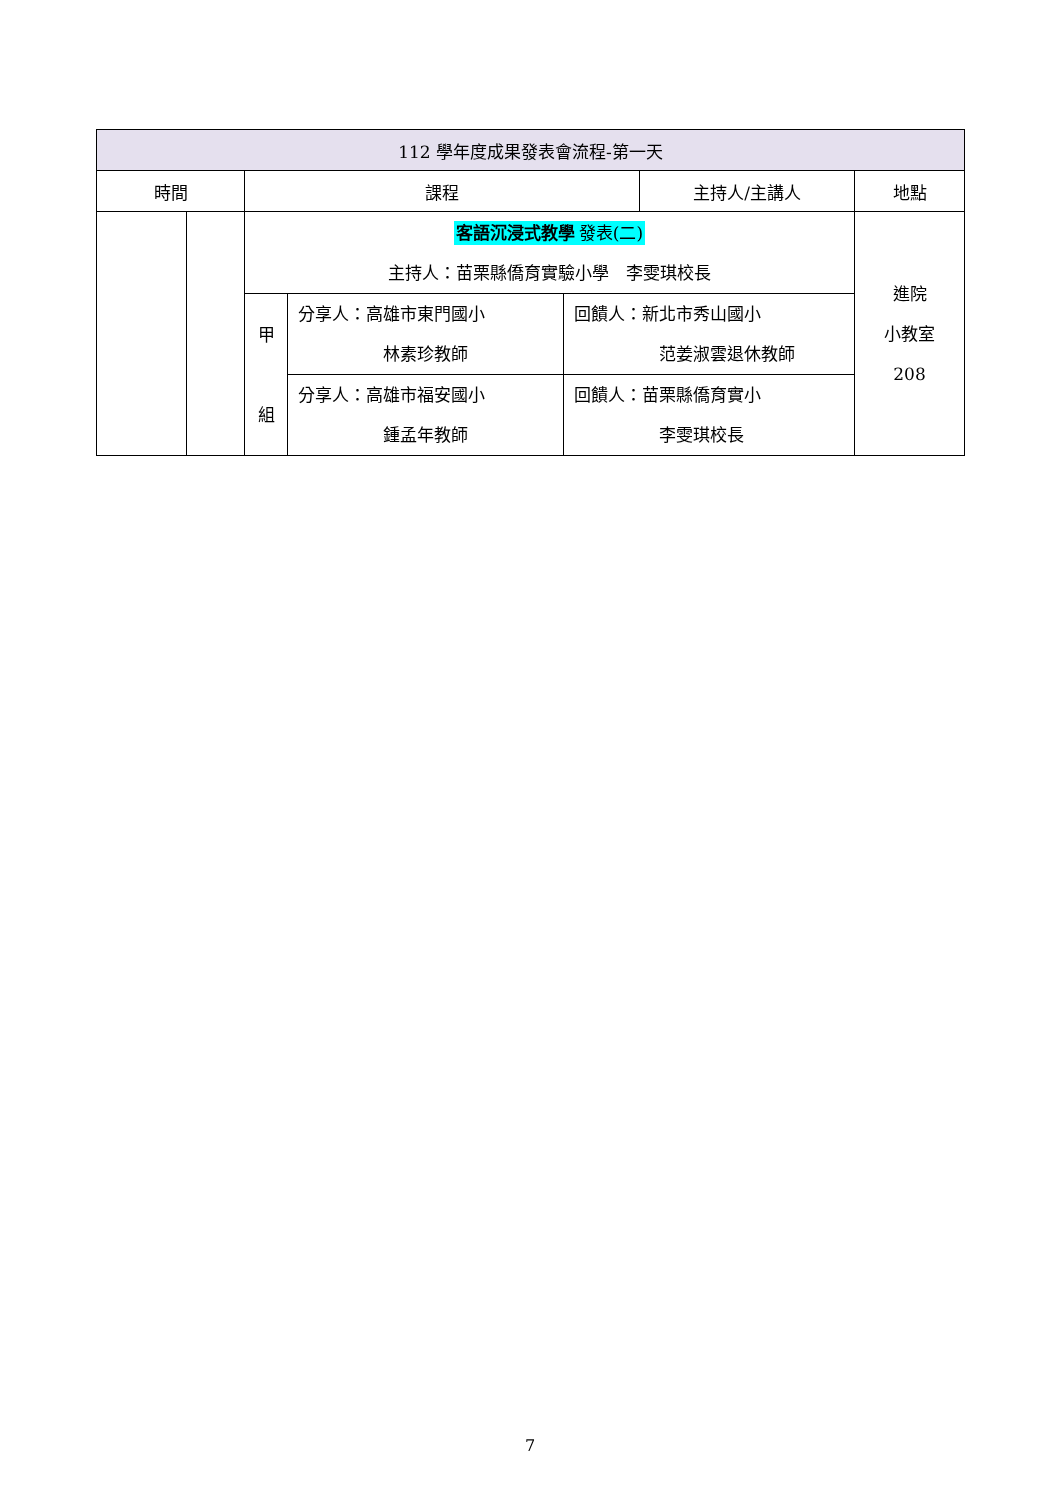| 112 學年度成果發表會流程-第一天 | | | | | | |
| --- | --- | --- | --- | --- | --- | --- |
| 時間 | | 課程 | | | 主持人/主講人 | 地點 |
| | | 客語沉浸式教學 發表(二) 主持人：苗栗縣僑育實驗小學 李雯琪校長 | | | | 進院 小教室 208 |
| | | 甲 組 | 分享人：高雄市東門國小 林素珍教師 | 回饋人：新北市秀山國小 范姜淑雲退休教師 | | |
| | | | 分享人：高雄市福安國小 鍾孟年教師 | 回饋人：苗栗縣僑育實小 李雯琪校長 | | |
7